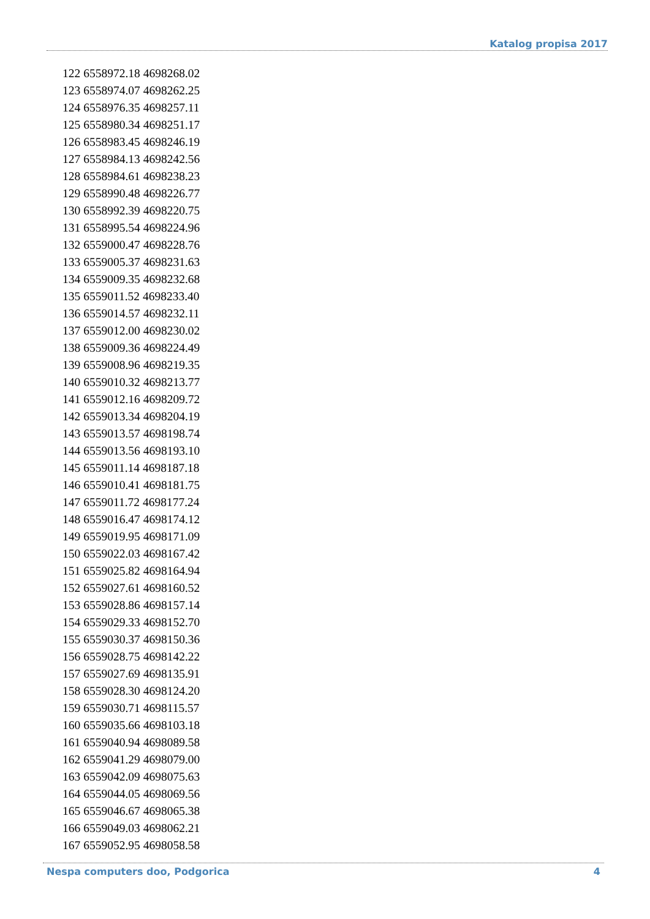Katalog propisa 2017
122 6558972.18 4698268.02
123 6558974.07 4698262.25
124 6558976.35 4698257.11
125 6558980.34 4698251.17
126 6558983.45 4698246.19
127 6558984.13 4698242.56
128 6558984.61 4698238.23
129 6558990.48 4698226.77
130 6558992.39 4698220.75
131 6558995.54 4698224.96
132 6559000.47 4698228.76
133 6559005.37 4698231.63
134 6559009.35 4698232.68
135 6559011.52 4698233.40
136 6559014.57 4698232.11
137 6559012.00 4698230.02
138 6559009.36 4698224.49
139 6559008.96 4698219.35
140 6559010.32 4698213.77
141 6559012.16 4698209.72
142 6559013.34 4698204.19
143 6559013.57 4698198.74
144 6559013.56 4698193.10
145 6559011.14 4698187.18
146 6559010.41 4698181.75
147 6559011.72 4698177.24
148 6559016.47 4698174.12
149 6559019.95 4698171.09
150 6559022.03 4698167.42
151 6559025.82 4698164.94
152 6559027.61 4698160.52
153 6559028.86 4698157.14
154 6559029.33 4698152.70
155 6559030.37 4698150.36
156 6559028.75 4698142.22
157 6559027.69 4698135.91
158 6559028.30 4698124.20
159 6559030.71 4698115.57
160 6559035.66 4698103.18
161 6559040.94 4698089.58
162 6559041.29 4698079.00
163 6559042.09 4698075.63
164 6559044.05 4698069.56
165 6559046.67 4698065.38
166 6559049.03 4698062.21
167 6559052.95 4698058.58
Nespa computers doo, Podgorica 4